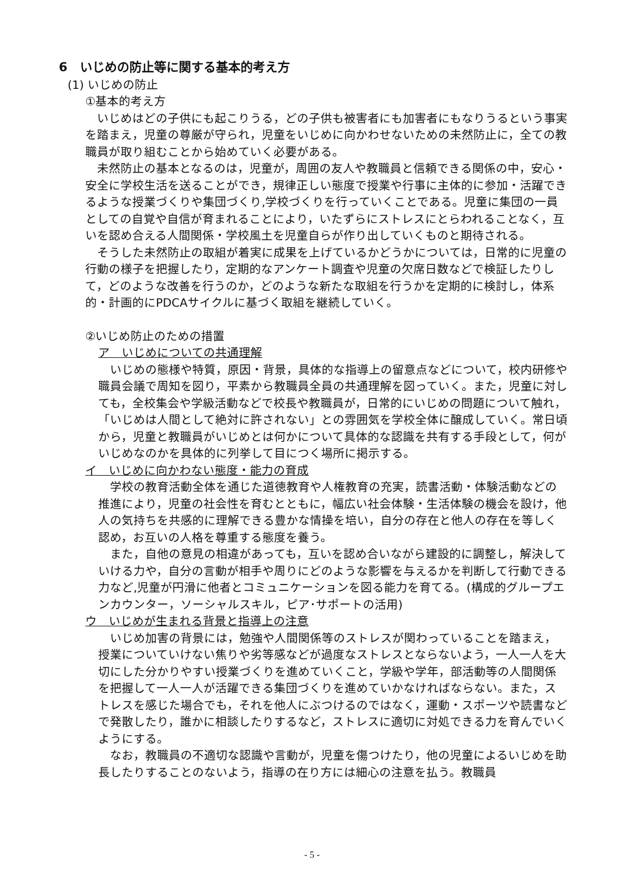6　いじめの防止等に関する基本的考え方
(1) いじめの防止
①基本的考え方
　いじめはどの子供にも起こりうる，どの子供も被害者にも加害者にもなりうるという事実を踏まえ，児童の尊厳が守られ，児童をいじめに向かわせないための未然防止に，全ての教職員が取り組むことから始めていく必要がある。
　未然防止の基本となるのは，児童が，周囲の友人や教職員と信頼できる関係の中，安心・安全に学校生活を送ることができ，規律正しい態度で授業や行事に主体的に参加・活躍できるような授業づくりや集団づくり,学校づくりを行っていくことである。児童に集団の一員としての自覚や自信が育まれることにより，いたずらにストレスにとらわれることなく，互いを認め合える人間関係・学校風土を児童自らが作り出していくものと期待される。
　そうした未然防止の取組が着実に成果を上げているかどうかについては，日常的に児童の行動の様子を把握したり，定期的なアンケート調査や児童の欠席日数などで検証したりして，どのような改善を行うのか，どのような新たな取組を行うかを定期的に検討し，体系的・計画的にPDCAサイクルに基づく取組を継続していく。
②いじめ防止のための措置
ア　いじめについての共通理解
　いじめの態様や特質，原因・背景，具体的な指導上の留意点などについて，校内研修や職員会議で周知を図り，平素から教職員全員の共通理解を図っていく。また，児童に対しても，全校集会や学級活動などで校長や教職員が，日常的にいじめの問題について触れ，「いじめは人間として絶対に許されない」との雰囲気を学校全体に醸成していく。常日頃から，児童と教職員がいじめとは何かについて具体的な認識を共有する手段として，何がいじめなのかを具体的に列挙して目につく場所に掲示する。
イ　いじめに向かわない態度・能力の育成
　学校の教育活動全体を通じた道徳教育や人権教育の充実，読書活動・体験活動などの推進により，児童の社会性を育むとともに，幅広い社会体験・生活体験の機会を設け，他人の気持ちを共感的に理解できる豊かな情操を培い，自分の存在と他人の存在を等しく認め，お互いの人格を尊重する態度を養う。
　また，自他の意見の相違があっても，互いを認め合いながら建設的に調整し，解決していける力や，自分の言動が相手や周りにどのような影響を与えるかを判断して行動できる力など,児童が円滑に他者とコミュニケーションを図る能力を育てる。(構成的グループエンカウンター，ソーシャルスキル，ピア･サポートの活用)
ウ　いじめが生まれる背景と指導上の注意
　いじめ加害の背景には，勉強や人間関係等のストレスが関わっていることを踏まえ，授業についていけない焦りや劣等感などが過度なストレスとならないよう，一人一人を大切にした分かりやすい授業づくりを進めていくこと，学級や学年，部活動等の人間関係を把握して一人一人が活躍できる集団づくりを進めていかなければならない。また，ストレスを感じた場合でも，それを他人にぶつけるのではなく，運動・スポーツや読書などで発散したり，誰かに相談したりするなど，ストレスに適切に対処できる力を育んでいくようにする。
　なお，教職員の不適切な認識や言動が，児童を傷つけたり，他の児童によるいじめを助長したりすることのないよう，指導の在り方には細心の注意を払う。教職員
- 5 -